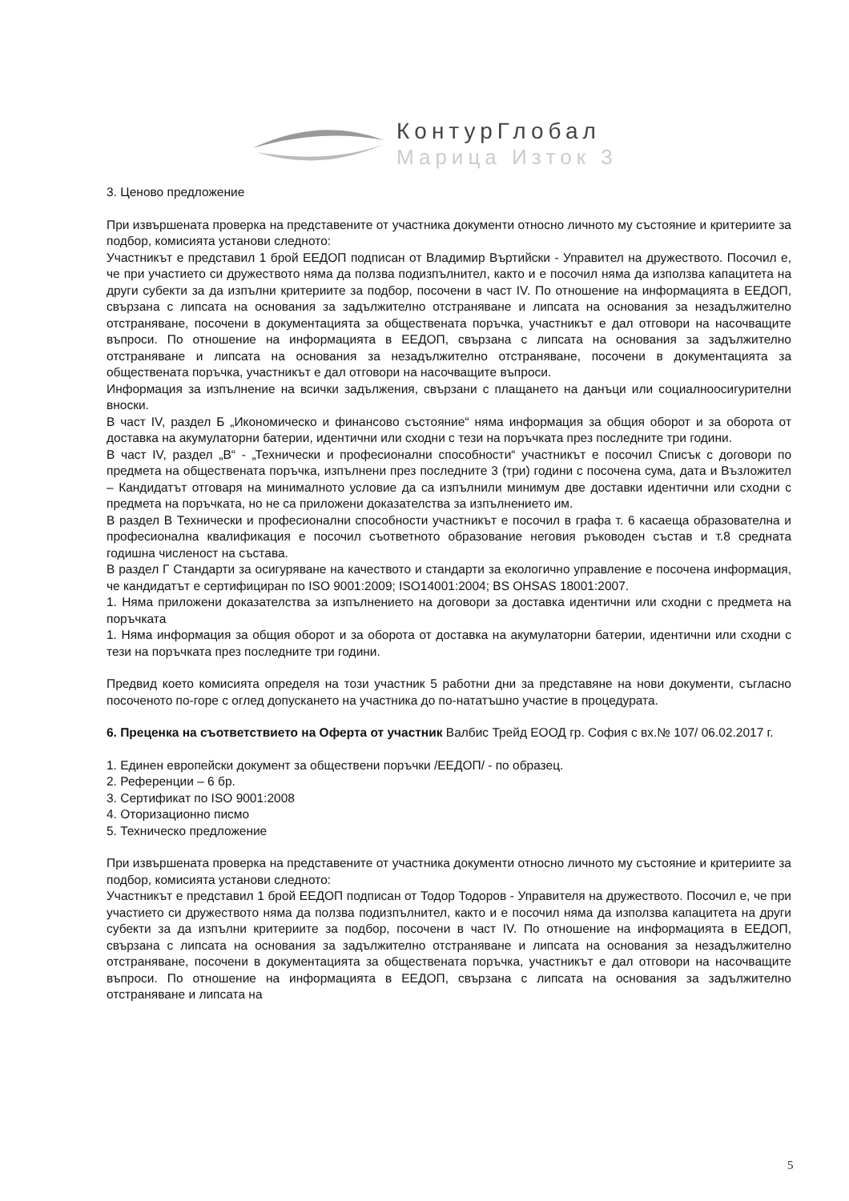КонтурГлобал
Марица Изток 3
3. Ценово предложение
При извършената проверка на представените от участника документи относно личното му състояние и критериите за подбор, комисията установи следното:
Участникът е представил 1 брой ЕЕДОП подписан от Владимир Въртийски - Управител на дружеството. Посочил е, че при участието си дружеството няма да ползва подизпълнител, както и е посочил няма да използва капацитета на други субекти за да изпълни критериите за подбор, посочени в част IV. По отношение на информацията в ЕЕДОП, свързана с липсата на основания за задължително отстраняване и липсата на основания за незадължително отстраняване, посочени в документацията за обществената поръчка, участникът е дал отговори на насочващите въпроси. По отношение на информацията в ЕЕДОП, свързана с липсата на основания за задължително отстраняване и липсата на основания за незадължително отстраняване, посочени в документацията за обществената поръчка, участникът е дал отговори на насочващите въпроси.
Информация за изпълнение на всички задължения, свързани с плащането на данъци или социалноосигурителни вноски.
В част IV, раздел Б „Икономическо и финансово състояние“ няма информация за общия оборот и за оборота от доставка на акумулаторни батерии, идентични или сходни с тези на поръчката през последните три години.
В част IV, раздел „В“ - „Технически и професионални способности“ участникът е посочил Списък с договори по предмета на обществената поръчка, изпълнени през последните 3 (три) години с посочена сума, дата и Възложител – Кандидатът отговаря на минималното условие да са изпълнили минимум две доставки идентични или сходни с предмета на поръчката, но не са приложени доказателства за изпълнението им.
В раздел В Технически и професионални способности участникът е посочил в графа т. 6 касаеща образователна и професионална квалификация е посочил съответното образование неговия ръководен състав и т.8 средната годишна численост на състава.
В раздел Г Стандарти за осигуряване на качеството и стандарти за екологично управление е посочена информация, че кандидатът е сертифициран по ISO 9001:2009; ISO14001:2004; BS OHSAS 18001:2007.
1. Няма приложени доказателства за изпълнението на договори за доставка идентични или сходни с предмета на поръчката
1. Няма информация за общия оборот и за оборота от доставка на акумулаторни батерии, идентични или сходни с тези на поръчката през последните три години.
Предвид което комисията определя на този участник 5 работни дни за представяне на нови документи, съгласно посоченото по-горе с оглед допускането на участника до по-нататъшно участие в процедурата.
6. Преценка на съответствието на Оферта от участник Валбис Трейд ЕООД гр. София с вх.№ 107/ 06.02.2017 г.
1. Единен европейски документ за обществени поръчки /ЕЕДОП/ - по образец.
2. Референции – 6 бр.
3. Сертификат по ISO 9001:2008
4. Оторизационно писмо
5. Техническо предложение
При извършената проверка на представените от участника документи относно личното му състояние и критериите за подбор, комисията установи следното:
Участникът е представил 1 брой ЕЕДОП подписан от Тодор Тодоров - Управителя на дружеството. Посочил е, че при участието си дружеството няма да ползва подизпълнител, както и е посочил няма да използва капацитета на други субекти за да изпълни критериите за подбор, посочени в част IV. По отношение на информацията в ЕЕДОП, свързана с липсата на основания за задължително отстраняване и липсата на основания за незадължително отстраняване, посочени в документацията за обществената поръчка, участникът е дал отговори на насочващите въпроси. По отношение на информацията в ЕЕДОП, свързана с липсата на основания за задължително отстраняване и липсата на
5